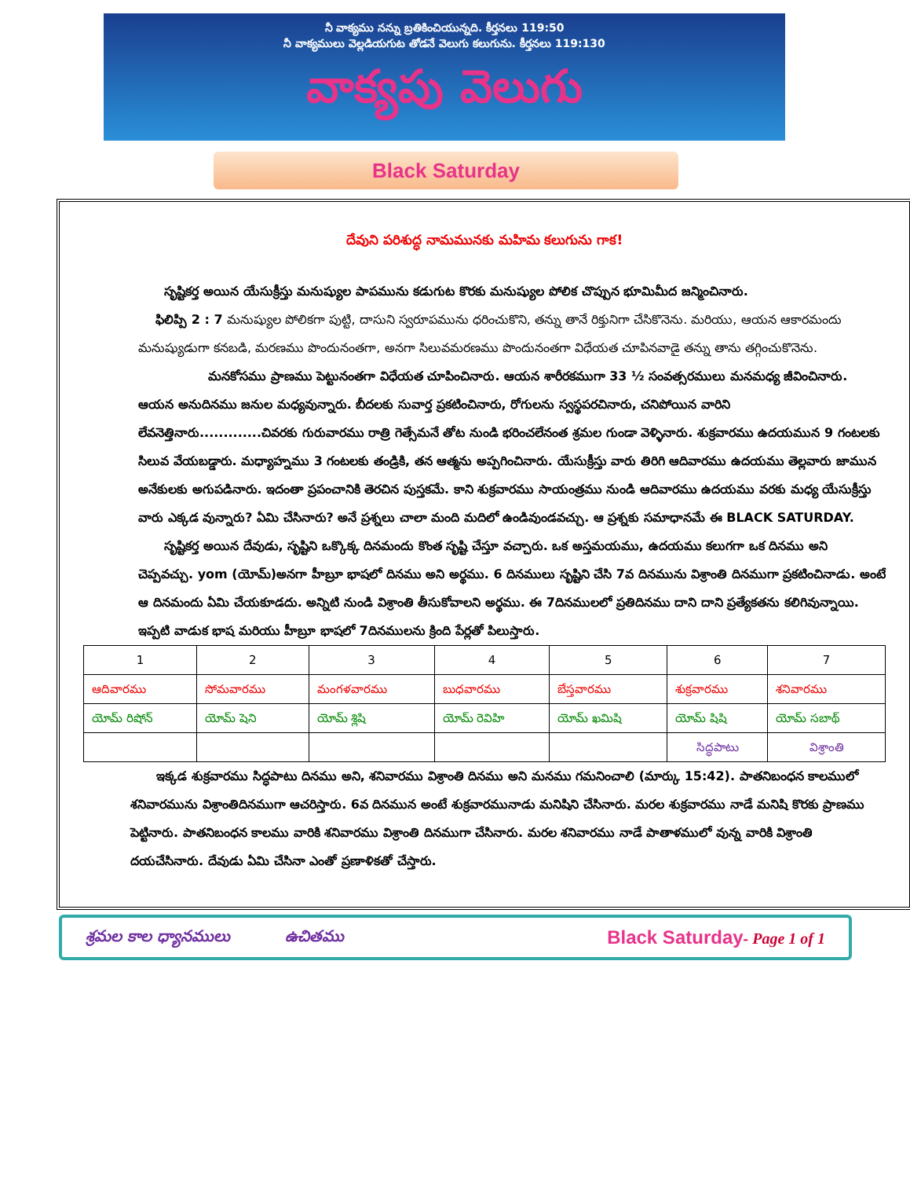నీ వాక్యము నన్ను బ్రతికించియున్నది. కీర్తనలు 119:50
నీ వాక్యములు వెల్లడియగుట తోడనే వెలుగు కలుగును. కీర్తనలు 119:130
వాక్యపు వెలుగు
Black Saturday
దేవుని పరిశుద్ధ నామమునకు మహిమ కలుగును గాక!
సృష్టికర్త అయిన యేసుక్రీస్తు మనుష్యుల పాపమును కడుగుట కొరకు మనుష్యుల పోలిక చొప్పున భూమిమీద జన్మించినారు.
ఫిలిప్పి 2 : 7 మనుష్యుల పోలికగా పుట్టి, దాసుని స్వరూపమును ధరించుకొని, తన్ను తానే రిక్తునిగా చేసికొనెను. మరియు, ఆయన ఆకారమందు మనుష్యుడుగా కనబడి, మరణము పొందునంతగా, అనగా సిలువమరణము పొందునంతగా విధేయత చూపినవాడై తన్ను తాను తగ్గించుకొనెను.
మనకోసము ప్రాణము పెట్టునంతగా విధేయత చూపించినారు. ఆయన శారీరకముగా 33 ½ సంవత్సరములు మనమధ్య జీవించినారు. ఆయన అనుదినము జనుల మధ్యవున్నారు. బీదలకు సువార్త ప్రకటించినారు, రోగులను స్వస్థపరచినారు, చనిపోయిన వారిని లేవనెత్తినారు.............చివరకు గురువారము రాత్రి గెత్సేమనే తోట నుండి భరించలేనంత శ్రమల గుండా వెళ్ళినారు. శుక్రవారము ఉదయమున 9 గంటలకు సిలువ వేయబడ్డారు. మధ్యాహ్నము 3 గంటలకు తండ్రికి, తన ఆత్మను అప్పగించినారు. యేసుక్రీస్తు వారు తిరిగి ఆదివారము ఉదయము తెల్లవారు జామున అనేకులకు అగుపడినారు. ఇదంతా ప్రపంచానికి తెరచిన పుస్తకమే. కాని శుక్రవారము సాయంత్రము నుండి ఆదివారము ఉదయము వరకు మధ్య యేసుక్రీస్తు వారు ఎక్కడ వున్నారు? ఏమి చేసినారు? అనే ప్రశ్నలు చాలా మంది మదిలో ఉండివుండవచ్చు. ఆ ప్రశ్నకు సమాధానమే ఈ BLACK SATURDAY.
సృష్టికర్త అయిన దేవుడు, సృష్టిని ఒక్కొక్క దినమందు కొంత సృష్టి చేస్తూ వచ్చారు. ఒక అస్తమయము, ఉదయము కలుగగా ఒక దినము అని చెప్పవచ్చు. yom (యోమ్)అనగా హీబ్రూ భాషలో దినము అని అర్థము. 6 దినములు సృష్టిని చేసి 7వ దినమును విశ్రాంతి దినముగా ప్రకటించినాడు. అంటే ఆ దినమందు ఏమి చేయకూడదు. అన్నిటి నుండి విశ్రాంతి తీసుకోవాలని అర్థము. ఈ 7దినములలో ప్రతిదినము దాని దాని ప్రత్యేకతను కలిగివున్నాయి. ఇప్పటి వాడుక భాష మరియు హీబ్రూ భాషలో 7దినములను క్రింది పేర్లతో పిలుస్తారు.
| 1 | 2 | 3 | 4 | 5 | 6 | 7 |
| ఆదివారము | సోమవారము | మంగళవారము | బుధవారము | బేస్తవారము | శుక్రవారము | శనివారము |
| యోమ్ రిషోన్ | యోమ్ షెని | యోమ్ శ్లిషి | యోమ్ రెవిహి | యోమ్ ఖమిషి | యోమ్ షిషి | యోమ్ సబాథ్ |
| | | | | | సిద్ధపాటు | విశ్రాంతి |
ఇక్కడ శుక్రవారము సిద్ధపాటు దినము అని, శనివారము విశ్రాంతి దినము అని మనము గమనించాలి (మార్కు 15:42). పాతనిబంధన కాలములో శనివారమును విశ్రాంతిదినముగా ఆచరిస్తారు. 6వ దినమున అంటే శుక్రవారమునాడు మనిషిని చేసినారు. మరల శుక్రవారము నాడే మనిషి కొరకు ప్రాణము పెట్టినారు. పాతనిబంధన కాలము వారికి శనివారము విశ్రాంతి దినముగా చేసినారు. మరల శనివారము నాడే పాతాళములో వున్న వారికి విశ్రాంతి దయచేసినారు. దేవుడు ఏమి చేసినా ఎంతో ప్రణాళికతో చేస్తారు.
శ్రమల కాల ధ్యానములు ఉచితము Black Saturday- Page 1 of 1